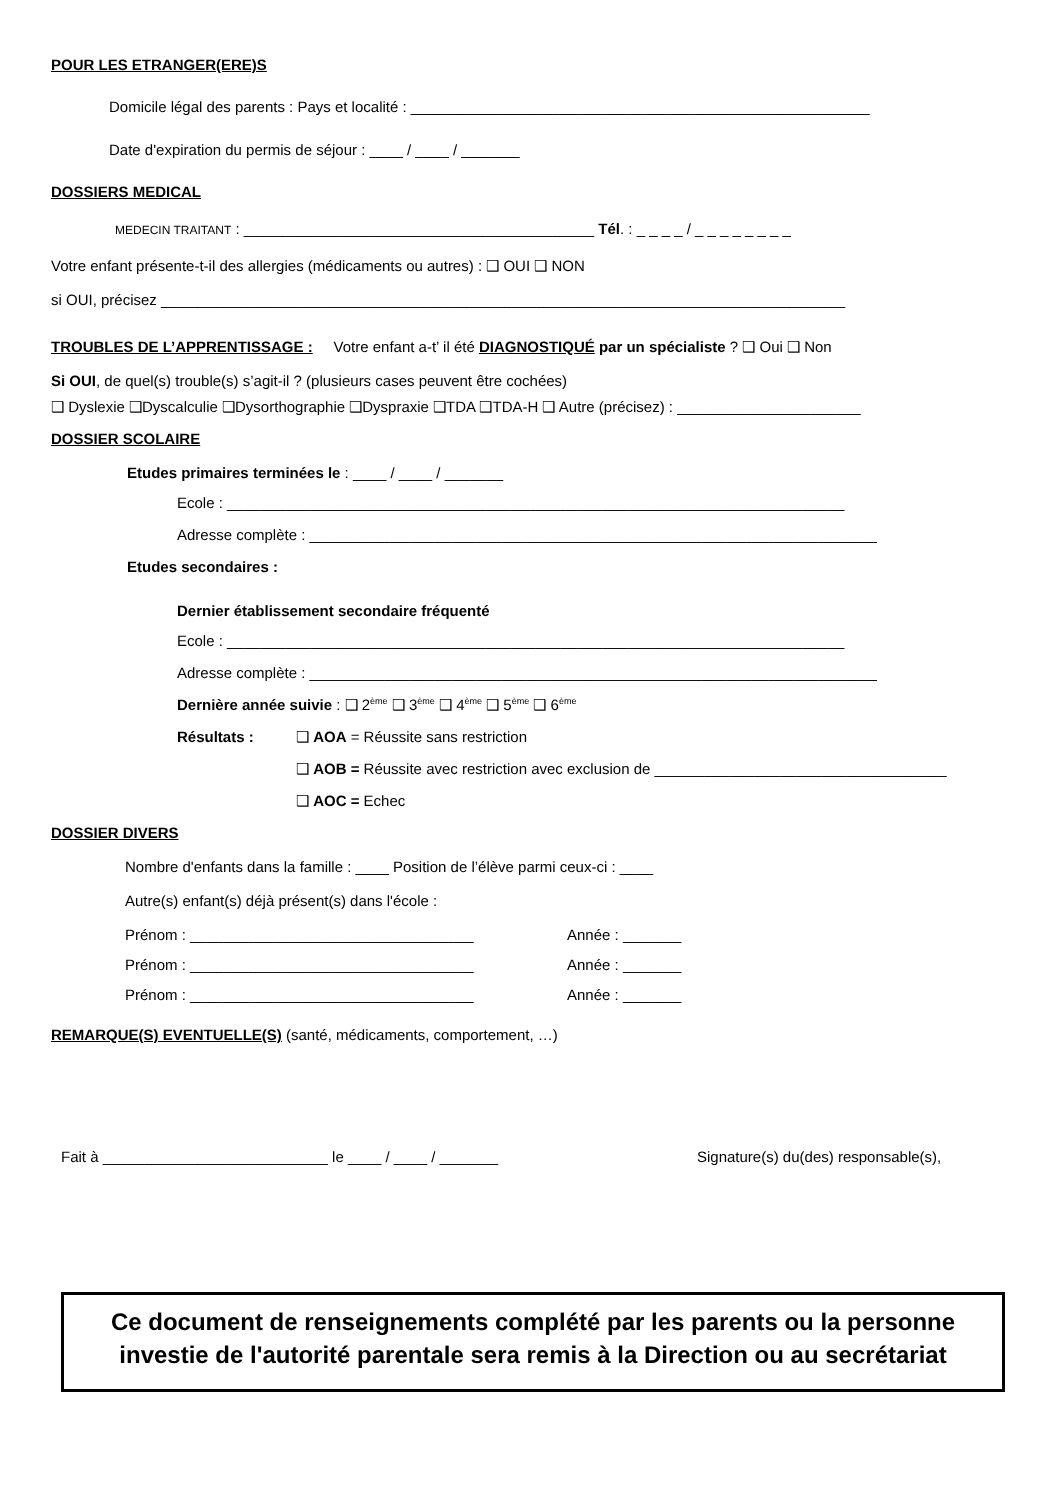POUR LES ETRANGER(ERE)S
Domicile légal des parents : Pays et localité : _______________________________________________________
Date d'expiration du permis de séjour : ____ / ____ / _______
DOSSIERS MEDICAL
MEDECIN TRAITANT : __________________________________________ Tél. : _ _ _ _ / _ _ _ _ _ _ _ _
Votre enfant présente-t-il des allergies (médicaments ou autres) : ❑ OUI ❑ NON
si OUI, précisez __________________________________________________________________________________
TROUBLES DE L’APPRENTISSAGE : Votre enfant a-t’ il été DIAGNOSTIQUÉ par un spécialiste ? ❑ Oui ❑ Non
Si OUI, de quel(s) trouble(s) s’agit-il ? (plusieurs cases peuvent être cochées)
❑ Dyslexie ❑Dyscalculie ❑Dysorthographie ❑Dyspraxie ❑TDA ❑TDA-H ❑ Autre (précisez) : ______________________
DOSSIER SCOLAIRE
Etudes primaires terminées le : ____ / ____ / _______
Ecole : __________________________________________________________________________
Adresse complète : ____________________________________________________________________
Etudes secondaires :
Dernier établissement secondaire fréquenté
Ecole : __________________________________________________________________________
Adresse complète : ____________________________________________________________________
Dernière année suivie : ❑ 2<sup>ème</sup> ❑ 3<sup>ème</sup> ❑ 4<sup>ème</sup> ❑ 5<sup>ème</sup> ❑ 6<sup>ème</sup>
Résultats : ❑ AOA = Réussite sans restriction
❑ AOB = Réussite avec restriction avec exclusion de ___________________________________
❑ AOC = Echec
DOSSIER DIVERS
Nombre d'enfants dans la famille : ____ Position de l’élève parmi ceux-ci : ____
Autre(s) enfant(s) déjà présent(s) dans l'école :
Prénom : __________________________________ Année : _______
Prénom : __________________________________ Année : _______
Prénom : __________________________________ Année : _______
REMARQUE(S) EVENTUELLE(S) (santé, médicaments, comportement, …)
Fait à ___________________________ le ____ / ____ / _______ Signature(s) du(des) responsable(s),
Ce document de renseignements complété par les parents ou la personne
investie de l'autorité parentale sera remis à la Direction ou au secrétariat